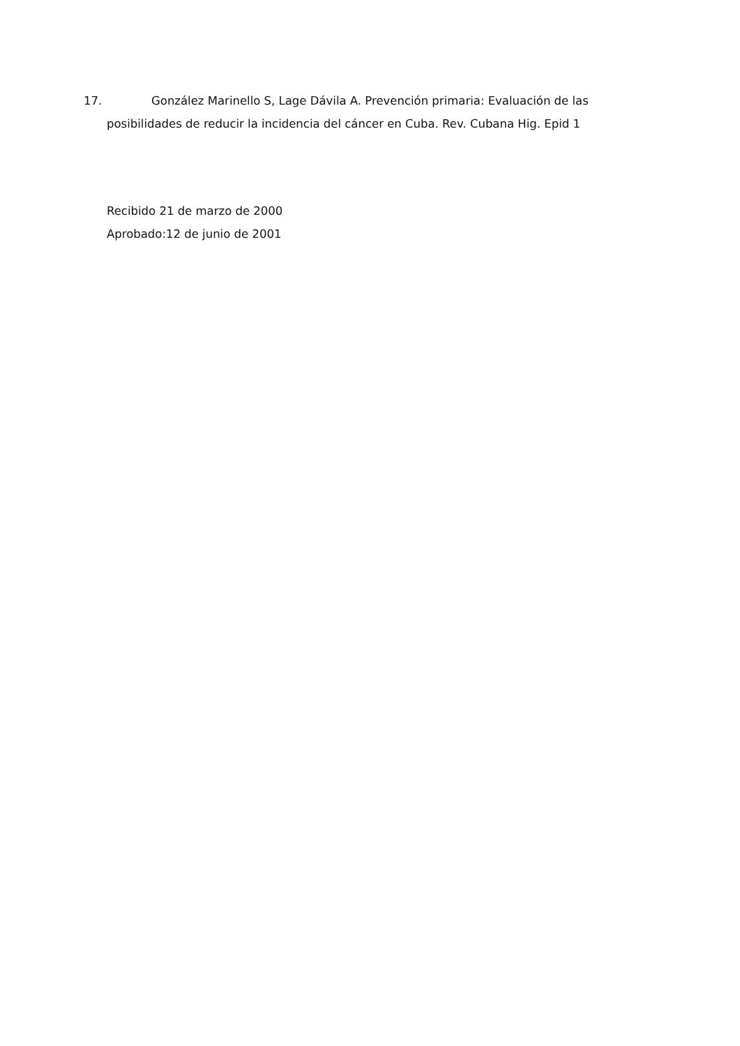17. González Marinello S, Lage Dávila A. Prevención primaria: Evaluación de las
posibilidades de reducir la incidencia del cáncer en Cuba. Rev. Cubana Hig. Epid 1
Recibido 21 de marzo de 2000
Aprobado:12 de junio de 2001